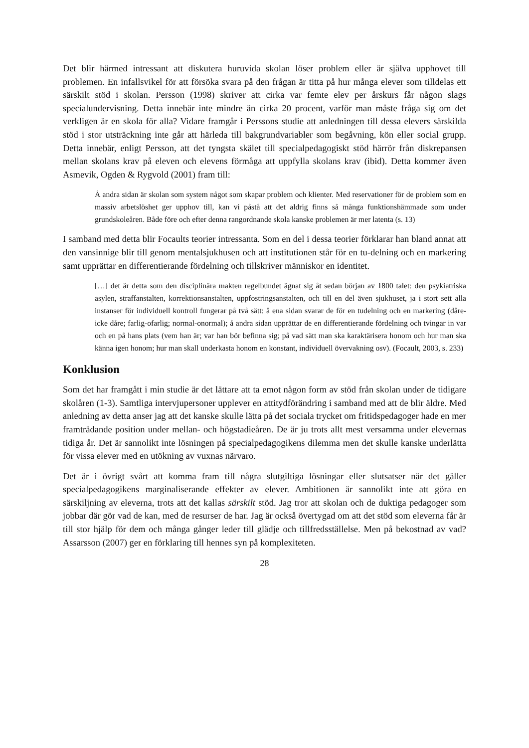Det blir härmed intressant att diskutera huruvida skolan löser problem eller är själva upphovet till problemen. En infallsvikel för att försöka svara på den frågan är titta på hur många elever som tilldelas ett särskilt stöd i skolan. Persson (1998) skriver att cirka var femte elev per årskurs får någon slags specialundervisning. Detta innebär inte mindre än cirka 20 procent, varför man måste fråga sig om det verkligen är en skola för alla? Vidare framgår i Perssons studie att anledningen till dessa elevers särskilda stöd i stor utsträckning inte går att härleda till bakgrundvariabler som begåvning, kön eller social grupp. Detta innebär, enligt Persson, att det tyngsta skälet till specialpedagogiskt stöd härrör från diskrepansen mellan skolans krav på eleven och elevens förmåga att uppfylla skolans krav (ibid). Detta kommer även Asmevik, Ogden & Rygvold (2001) fram till:
Å andra sidan är skolan som system något som skapar problem och klienter. Med reservationer för de problem som en massiv arbetslöshet ger upphov till, kan vi påstå att det aldrig finns så många funktionshämmade som under grundskoleåren. Både före och efter denna rangordnande skola kanske problemen är mer latenta (s. 13)
I samband med detta blir Focaults teorier intressanta. Som en del i dessa teorier förklarar han bland annat att den vansinnige blir till genom mentalsjukhusen och att institutionen står för en tu-delning och en markering samt upprättar en differentierande fördelning och tillskriver människor en identitet.
[…] det är detta som den disciplinära makten regelbundet ägnat sig åt sedan början av 1800 talet: den psykiatriska asylen, straffanstalten, korrektionsanstalten, uppfostringsanstalten, och till en del även sjukhuset, ja i stort sett alla instanser för individuell kontroll fungerar på två sätt: å ena sidan svarar de för en tudelning och en markering (dåre-icke dåre; farlig-ofarlig; normal-onormal); å andra sidan upprättar de en differentierande fördelning och tvingar in var och en på hans plats (vem han är; var han bör befinna sig; på vad sätt man ska karaktärisera honom och hur man ska känna igen honom; hur man skall underkasta honom en konstant, individuell övervakning osv). (Focault, 2003, s. 233)
Konklusion
Som det har framgått i min studie är det lättare att ta emot någon form av stöd från skolan under de tidigare skolåren (1-3). Samtliga intervjupersoner upplever en attitydförändring i samband med att de blir äldre. Med anledning av detta anser jag att det kanske skulle lätta på det sociala trycket om fritidspedagoger hade en mer framträdande position under mellan- och högstadieåren. De är ju trots allt mest versamma under elevernas tidiga år. Det är sannolikt inte lösningen på specialpedagogikens dilemma men det skulle kanske underlätta för vissa elever med en utökning av vuxnas närvaro.
Det är i övrigt svårt att komma fram till några slutgiltiga lösningar eller slutsatser när det gäller specialpedagogikens marginaliserande effekter av elever. Ambitionen är sannolikt inte att göra en särskiljning av eleverna, trots att det kallas särskilt stöd. Jag tror att skolan och de duktiga pedagoger som jobbar där gör vad de kan, med de resurser de har. Jag är också övertygad om att det stöd som eleverna får är till stor hjälp för dem och många gånger leder till glädje och tillfredsställelse. Men på bekostnad av vad? Assarsson (2007) ger en förklaring till hennes syn på komplexiteten.
28